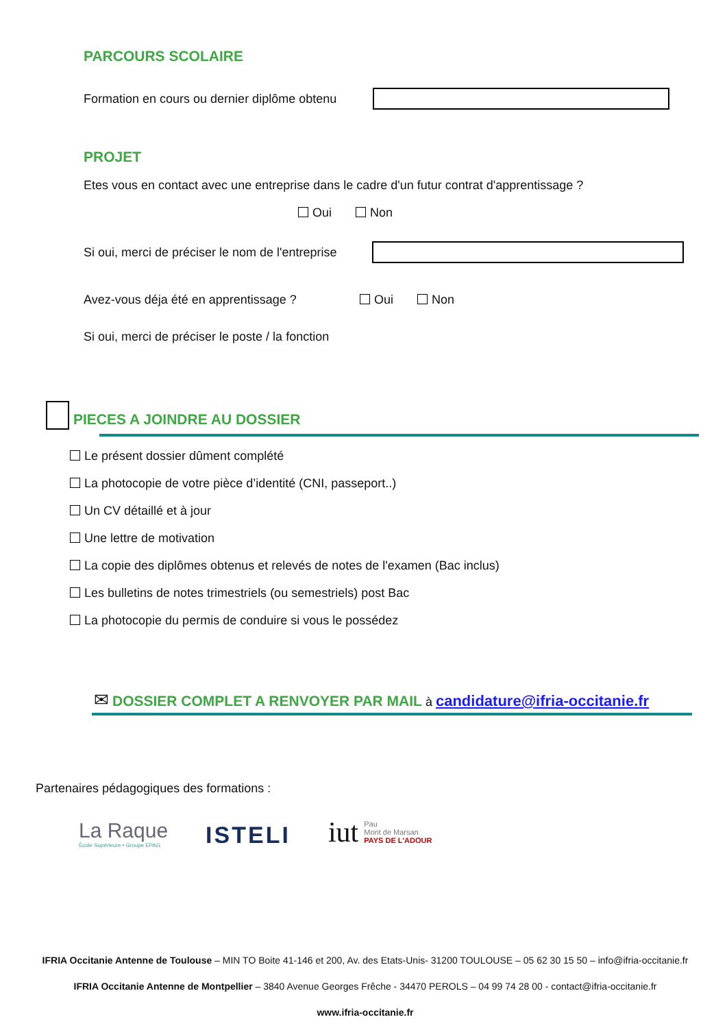PARCOURS SCOLAIRE
Formation en cours ou dernier diplôme obtenu
PROJET
Etes vous en contact avec une entreprise dans le cadre d'un futur contrat d'apprentissage ?
Oui Non
Si oui, merci de préciser le nom de l'entreprise
Avez-vous déja été en apprentissage ? Oui Non
Si oui, merci de préciser le poste / la fonction
PIECES A JOINDRE AU DOSSIER
Le présent dossier dûment complété
La photocopie de votre pièce d’identité (CNI, passeport..)
Un CV détaillé et à jour
Une lettre de motivation
La copie des diplômes obtenus et relevés de notes de l'examen (Bac inclus)
Les bulletins de notes trimestriels (ou semestriels) post Bac
La photocopie du permis de conduire si vous le possédez
✉ DOSSIER COMPLET A RENVOYER PAR MAIL à candidature@ifria-occitanie.fr
Partenaires pédagogiques des formations :
La Raque
École Supérieure • Groupe EPAG
ISTELI
iut Pau
Mont de Marsan
PAYS DE L'ADOUR
IFRIA Occitanie Antenne de Toulouse – MIN TO Boite 41-146 et 200, Av. des Etats-Unis- 31200 TOULOUSE – 05 62 30 15 50 – info@ifria-occitanie.fr
IFRIA Occitanie Antenne de Montpellier – 3840 Avenue Georges Frêche - 34470 PEROLS – 04 99 74 28 00 - contact@ifria-occitanie.fr
www.ifria-occitanie.fr